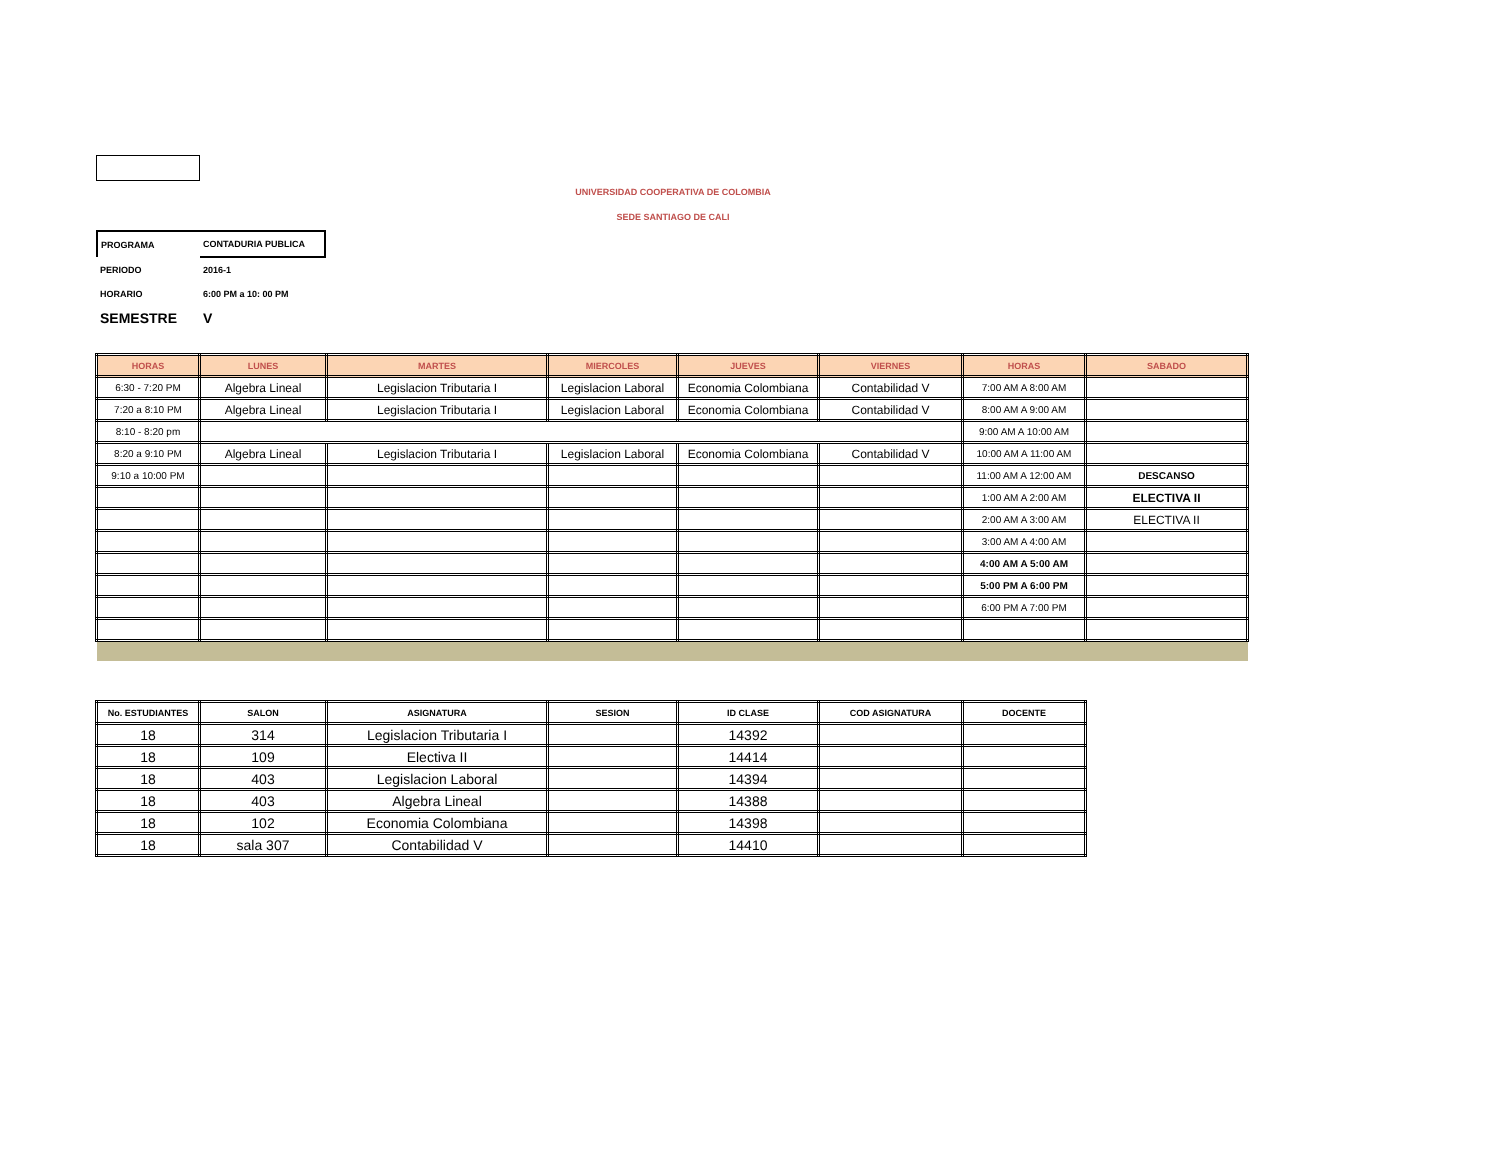UNIVERSIDAD COOPERATIVA DE COLOMBIA
SEDE SANTIAGO DE CALI
| PROGRAMA | CONTADURIA PUBLICA |
| PERIODO | 2016-1 |
| HORARIO | 6:00 PM a 10: 00 PM |
| SEMESTRE | V |
| HORAS | LUNES | MARTES | MIERCOLES | JUEVES | VIERNES | HORAS | SABADO |
| --- | --- | --- | --- | --- | --- | --- | --- |
| 6:30 - 7:20 PM | Algebra Lineal | Legislacion Tributaria I | Legislacion Laboral | Economia Colombiana | Contabilidad V | 7:00 AM A 8:00 AM | |
| 7:20 a 8:10 PM | Algebra Lineal | Legislacion Tributaria I | Legislacion Laboral | Economia Colombiana | Contabilidad V | 8:00 AM A 9:00 AM | |
| 8:10 - 8:20 pm | | | | | | 9:00 AM A 10:00 AM | |
| 8:20 a 9:10 PM | Algebra Lineal | Legislacion Tributaria I | Legislacion Laboral | Economia Colombiana | Contabilidad V | 10:00 AM A 11:00 AM | |
| 9:10 a 10:00 PM | | | | | | 11:00 AM A 12:00 AM | DESCANSO |
| | | | | | | 1:00 AM A 2:00 AM | ELECTIVA II |
| | | | | | | 2:00 AM A 3:00 AM | ELECTIVA II |
| | | | | | | 3:00 AM A 4:00 AM | |
| | | | | | | 4:00 AM A 5:00 AM | |
| | | | | | | 5:00 PM A 6:00 PM | |
| | | | | | | 6:00 PM A 7:00 PM | |
| No. ESTUDIANTES | SALON | ASIGNATURA | SESION | ID CLASE | COD ASIGNATURA | DOCENTE |
| --- | --- | --- | --- | --- | --- | --- |
| 18 | 314 | Legislacion Tributaria I | | 14392 | | |
| 18 | 109 | Electiva II | | 14414 | | |
| 18 | 403 | Legislacion Laboral | | 14394 | | |
| 18 | 403 | Algebra Lineal | | 14388 | | |
| 18 | 102 | Economia Colombiana | | 14398 | | |
| 18 | sala 307 | Contabilidad V | | 14410 | | |